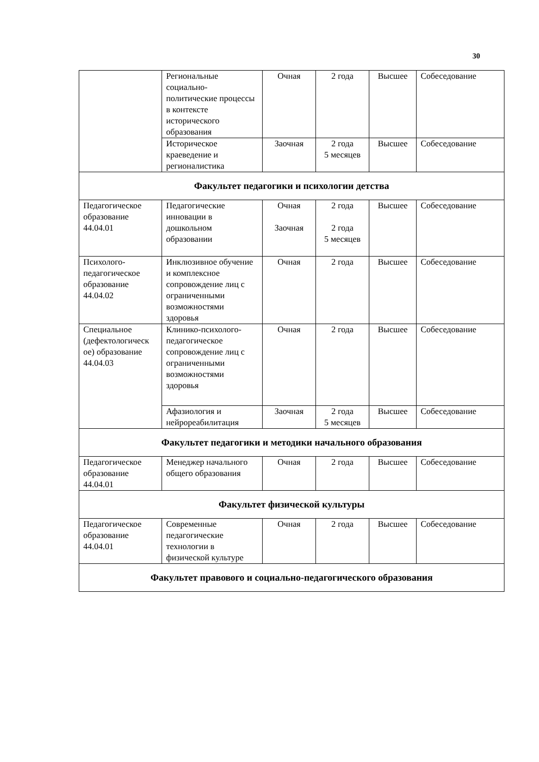30
| | Региональные социально-политические процессы в контексте исторического образования | Очная | 2 года | Высшее | Собеседование |
| | Историческое краеведение и регионалистика | Заочная | 2 года 5 месяцев | Высшее | Собеседование |
| Факультет педагогики и психологии детства | | | | | |
| Педагогическое образование 44.04.01 | Педагогические инновации в дошкольном образовании | Очная Заочная | 2 года 2 года 5 месяцев | Высшее | Собеседование |
| Психолого-педагогическое образование 44.04.02 | Инклюзивное обучение и комплексное сопровождение лиц с ограниченными возможностями здоровья | Очная | 2 года | Высшее | Собеседование |
| Специальное (дефектологическ ое) образование 44.04.03 | Клинико-психолого-педагогическое сопровождение лиц с ограниченными возможностями здоровья | Очная | 2 года | Высшее | Собеседование |
| | Афазиология и нейрореабилитация | Заочная | 2 года 5 месяцев | Высшее | Собеседование |
| Факультет педагогики и методики начального образования | | | | | |
| Педагогическое образование 44.04.01 | Менеджер начального общего образования | Очная | 2 года | Высшее | Собеседование |
| Факультет физической культуры | | | | | |
| Педагогическое образование 44.04.01 | Современные педагогические технологии в физической культуре | Очная | 2 года | Высшее | Собеседование |
| Факультет правового и социально-педагогического образования | | | | | |